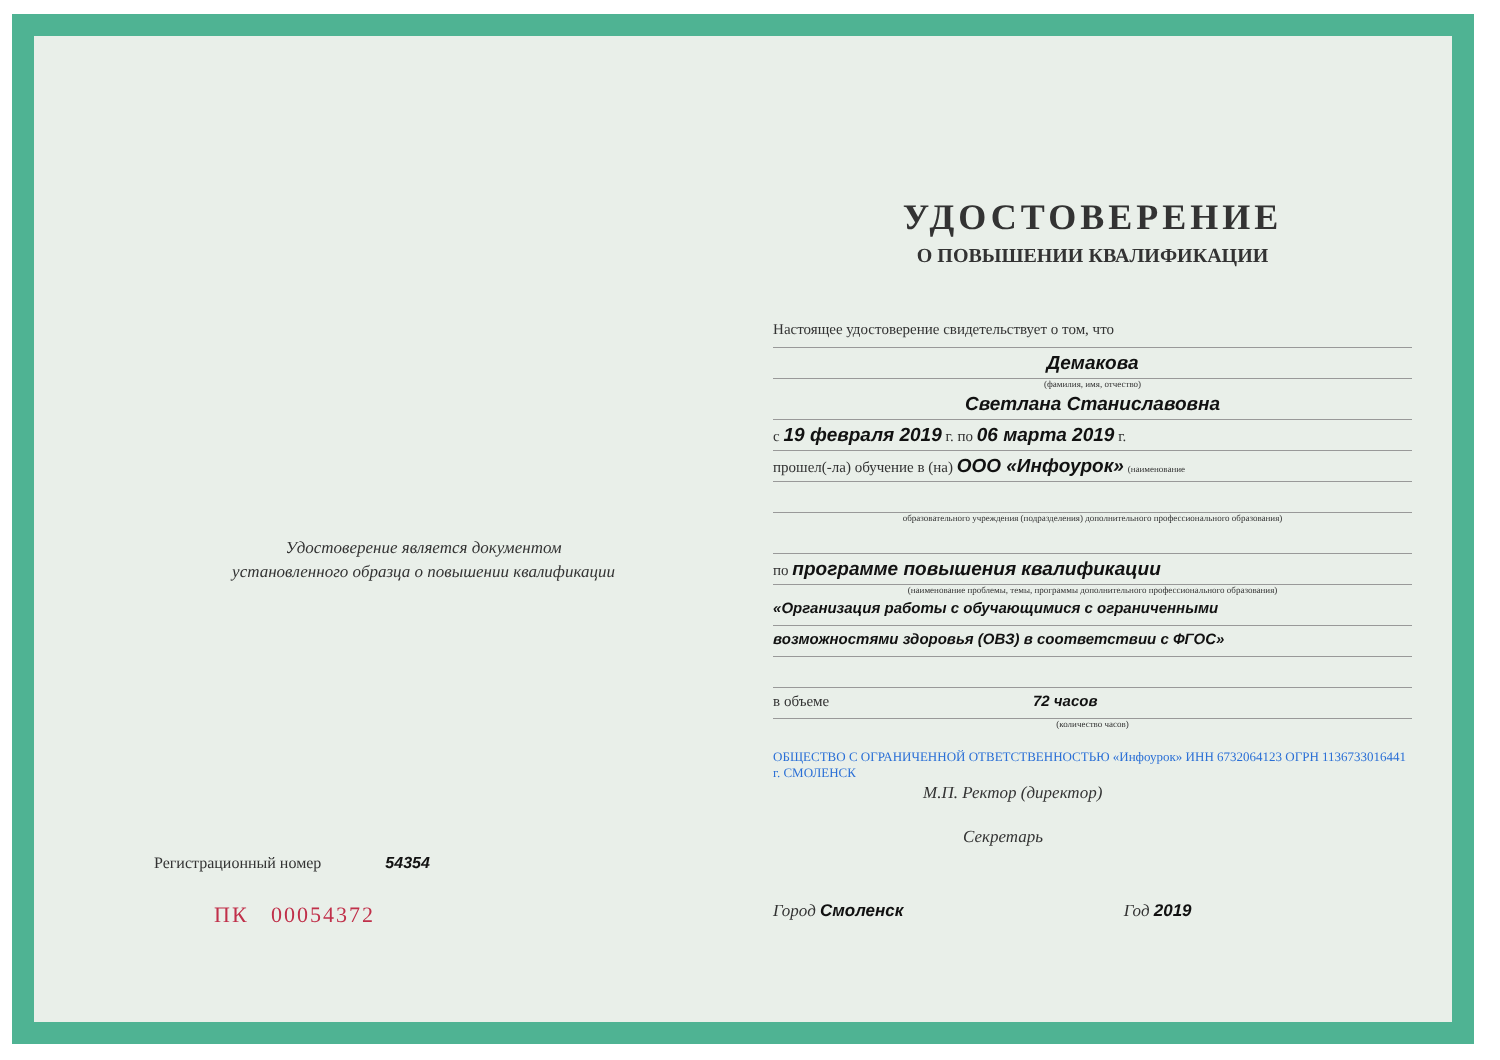Удостоверение является документом
установленного образца о повышении квалификации
Регистрационный номер 54354
ПК 00054372
УДОСТОВЕРЕНИЕ
О ПОВЫШЕНИИ КВАЛИФИКАЦИИ
Настоящее удостоверение свидетельствует о том, что
Демакова
(фамилия, имя, отчество)
Светлана Станиславовна
с 19 февраля 2019 г. по 06 марта 2019 г.
прошел(-ла) обучение в (на) ООО «Инфоурок» (наименование
образовательного учреждения (подразделения) дополнительного профессионального образования)
по программе повышения квалификации
(наименование проблемы, темы, программы дополнительного профессионального образования)
«Организация работы с обучающимися с ограниченными
возможностями здоровья (ОВЗ) в соответствии с ФГОС»
в объеме 72 часов
(количество часов)
ОБЩЕСТВО С ОГРАНИЧЕННОЙ ОТВЕТСТВЕННОСТЬЮ «Инфоурок» ИНН 6732064123 ОГРН 1136733016441 г. СМОЛЕНСК
М.П. Ректор (директор)
Секретарь
Город Смоленск Год 2019